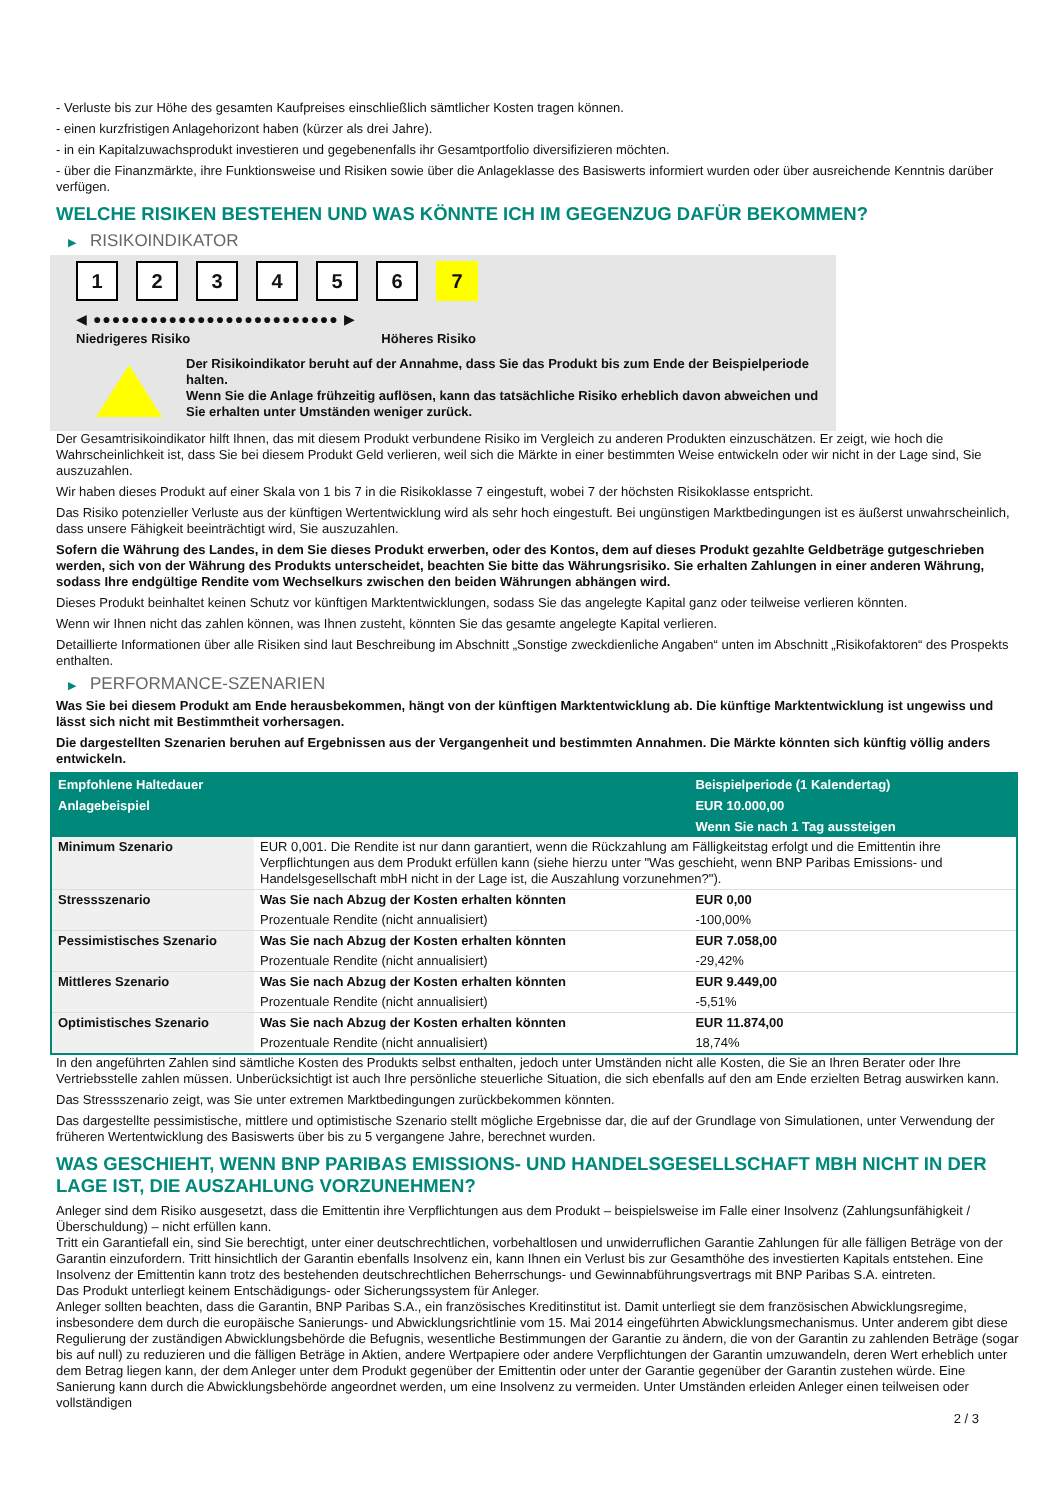- Verluste bis zur Höhe des gesamten Kaufpreises einschließlich sämtlicher Kosten tragen können.
- einen kurzfristigen Anlagehorizont haben (kürzer als drei Jahre).
- in ein Kapitalzuwachsprodukt investieren und gegebenenfalls ihr Gesamtportfolio diversifizieren möchten.
- über die Finanzmärkte, ihre Funktionsweise und Risiken sowie über die Anlageklasse des Basiswerts informiert wurden oder über ausreichende Kenntnis darüber verfügen.
WELCHE RISIKEN BESTEHEN UND WAS KÖNNTE ICH IM GEGENZUG DAFÜR BEKOMMEN?
▶ RISIKOINDIKATOR
1 2 3 4 5 6 7
◀ ●●●●●●●●●●●●●●●●●●●●●●●●●● ▶
Niedrigeres Risiko Höheres Risiko
Der Risikoindikator beruht auf der Annahme, dass Sie das Produkt bis zum Ende der Beispielperiode halten.
Wenn Sie die Anlage frühzeitig auflösen, kann das tatsächliche Risiko erheblich davon abweichen und Sie erhalten unter Umständen weniger zurück.
Der Gesamtrisikoindikator hilft Ihnen, das mit diesem Produkt verbundene Risiko im Vergleich zu anderen Produkten einzuschätzen. Er zeigt, wie hoch die Wahrscheinlichkeit ist, dass Sie bei diesem Produkt Geld verlieren, weil sich die Märkte in einer bestimmten Weise entwickeln oder wir nicht in der Lage sind, Sie auszuzahlen.
Wir haben dieses Produkt auf einer Skala von 1 bis 7 in die Risikoklasse 7 eingestuft, wobei 7 der höchsten Risikoklasse entspricht.
Das Risiko potenzieller Verluste aus der künftigen Wertentwicklung wird als sehr hoch eingestuft. Bei ungünstigen Marktbedingungen ist es äußerst unwahrscheinlich, dass unsere Fähigkeit beeinträchtigt wird, Sie auszuzahlen.
Sofern die Währung des Landes, in dem Sie dieses Produkt erwerben, oder des Kontos, dem auf dieses Produkt gezahlte Geldbeträge gutgeschrieben werden, sich von der Währung des Produkts unterscheidet, beachten Sie bitte das Währungsrisiko. Sie erhalten Zahlungen in einer anderen Währung, sodass Ihre endgültige Rendite vom Wechselkurs zwischen den beiden Währungen abhängen wird.
Dieses Produkt beinhaltet keinen Schutz vor künftigen Marktentwicklungen, sodass Sie das angelegte Kapital ganz oder teilweise verlieren könnten.
Wenn wir Ihnen nicht das zahlen können, was Ihnen zusteht, könnten Sie das gesamte angelegte Kapital verlieren.
Detaillierte Informationen über alle Risiken sind laut Beschreibung im Abschnitt „Sonstige zweckdienliche Angaben“ unten im Abschnitt „Risikofaktoren“ des Prospekts enthalten.
▶ PERFORMANCE-SZENARIEN
Was Sie bei diesem Produkt am Ende herausbekommen, hängt von der künftigen Marktentwicklung ab. Die künftige Marktentwicklung ist ungewiss und lässt sich nicht mit Bestimmtheit vorhersagen.
Die dargestellten Szenarien beruhen auf Ergebnissen aus der Vergangenheit und bestimmten Annahmen. Die Märkte könnten sich künftig völlig anders entwickeln.
| Empfohlene Haltedauer | | Beispielperiode (1 Kalendertag) |
| --- | --- | --- |
| Anlagebeispiel | | EUR 10.000,00 |
| | | Wenn Sie nach 1 Tag aussteigen |
| Minimum Szenario | EUR 0,001. Die Rendite ist nur dann garantiert, wenn die Rückzahlung am Fälligkeitstag erfolgt und die Emittentin ihre Verpflichtungen aus dem Produkt erfüllen kann (siehe hierzu unter "Was geschieht, wenn BNP Paribas Emissions- und Handelsgesellschaft mbH nicht in der Lage ist, die Auszahlung vorzunehmen?"). | |
| Stressszenario | Was Sie nach Abzug der Kosten erhalten könnten | EUR 0,00 |
| | Prozentuale Rendite (nicht annualisiert) | -100,00% |
| Pessimistisches Szenario | Was Sie nach Abzug der Kosten erhalten könnten | EUR 7.058,00 |
| | Prozentuale Rendite (nicht annualisiert) | -29,42% |
| Mittleres Szenario | Was Sie nach Abzug der Kosten erhalten könnten | EUR 9.449,00 |
| | Prozentuale Rendite (nicht annualisiert) | -5,51% |
| Optimistisches Szenario | Was Sie nach Abzug der Kosten erhalten könnten | EUR 11.874,00 |
| | Prozentuale Rendite (nicht annualisiert) | 18,74% |
In den angeführten Zahlen sind sämtliche Kosten des Produkts selbst enthalten, jedoch unter Umständen nicht alle Kosten, die Sie an Ihren Berater oder Ihre Vertriebsstelle zahlen müssen. Unberücksichtigt ist auch Ihre persönliche steuerliche Situation, die sich ebenfalls auf den am Ende erzielten Betrag auswirken kann.
Das Stressszenario zeigt, was Sie unter extremen Marktbedingungen zurückbekommen könnten.
Das dargestellte pessimistische, mittlere und optimistische Szenario stellt mögliche Ergebnisse dar, die auf der Grundlage von Simulationen, unter Verwendung der früheren Wertentwicklung des Basiswerts über bis zu 5 vergangene Jahre, berechnet wurden.
WAS GESCHIEHT, WENN BNP PARIBAS EMISSIONS- UND HANDELSGESELLSCHAFT MBH NICHT IN DER LAGE IST, DIE AUSZAHLUNG VORZUNEHMEN?
Anleger sind dem Risiko ausgesetzt, dass die Emittentin ihre Verpflichtungen aus dem Produkt – beispielsweise im Falle einer Insolvenz (Zahlungsunfähigkeit / Überschuldung) – nicht erfüllen kann.
Tritt ein Garantiefall ein, sind Sie berechtigt, unter einer deutschrechtlichen, vorbehaltlosen und unwiderruflichen Garantie Zahlungen für alle fälligen Beträge von der Garantin einzufordern. Tritt hinsichtlich der Garantin ebenfalls Insolvenz ein, kann Ihnen ein Verlust bis zur Gesamthöhe des investierten Kapitals entstehen. Eine Insolvenz der Emittentin kann trotz des bestehenden deutschrechtlichen Beherrschungs- und Gewinnabführungsvertrags mit BNP Paribas S.A. eintreten.
Das Produkt unterliegt keinem Entschädigungs- oder Sicherungssystem für Anleger.
Anleger sollten beachten, dass die Garantin, BNP Paribas S.A., ein französisches Kreditinstitut ist. Damit unterliegt sie dem französischen Abwicklungsregime, insbesondere dem durch die europäische Sanierungs- und Abwicklungsrichtlinie vom 15. Mai 2014 eingeführten Abwicklungsmechanismus. Unter anderem gibt diese Regulierung der zuständigen Abwicklungsbehörde die Befugnis, wesentliche Bestimmungen der Garantie zu ändern, die von der Garantin zu zahlenden Beträge (sogar bis auf null) zu reduzieren und die fälligen Beträge in Aktien, andere Wertpapiere oder andere Verpflichtungen der Garantin umzuwandeln, deren Wert erheblich unter dem Betrag liegen kann, der dem Anleger unter dem Produkt gegenüber der Emittentin oder unter der Garantie gegenüber der Garantin zustehen würde. Eine Sanierung kann durch die Abwicklungsbehörde angeordnet werden, um eine Insolvenz zu vermeiden. Unter Umständen erleiden Anleger einen teilweisen oder vollständigen
2 / 3